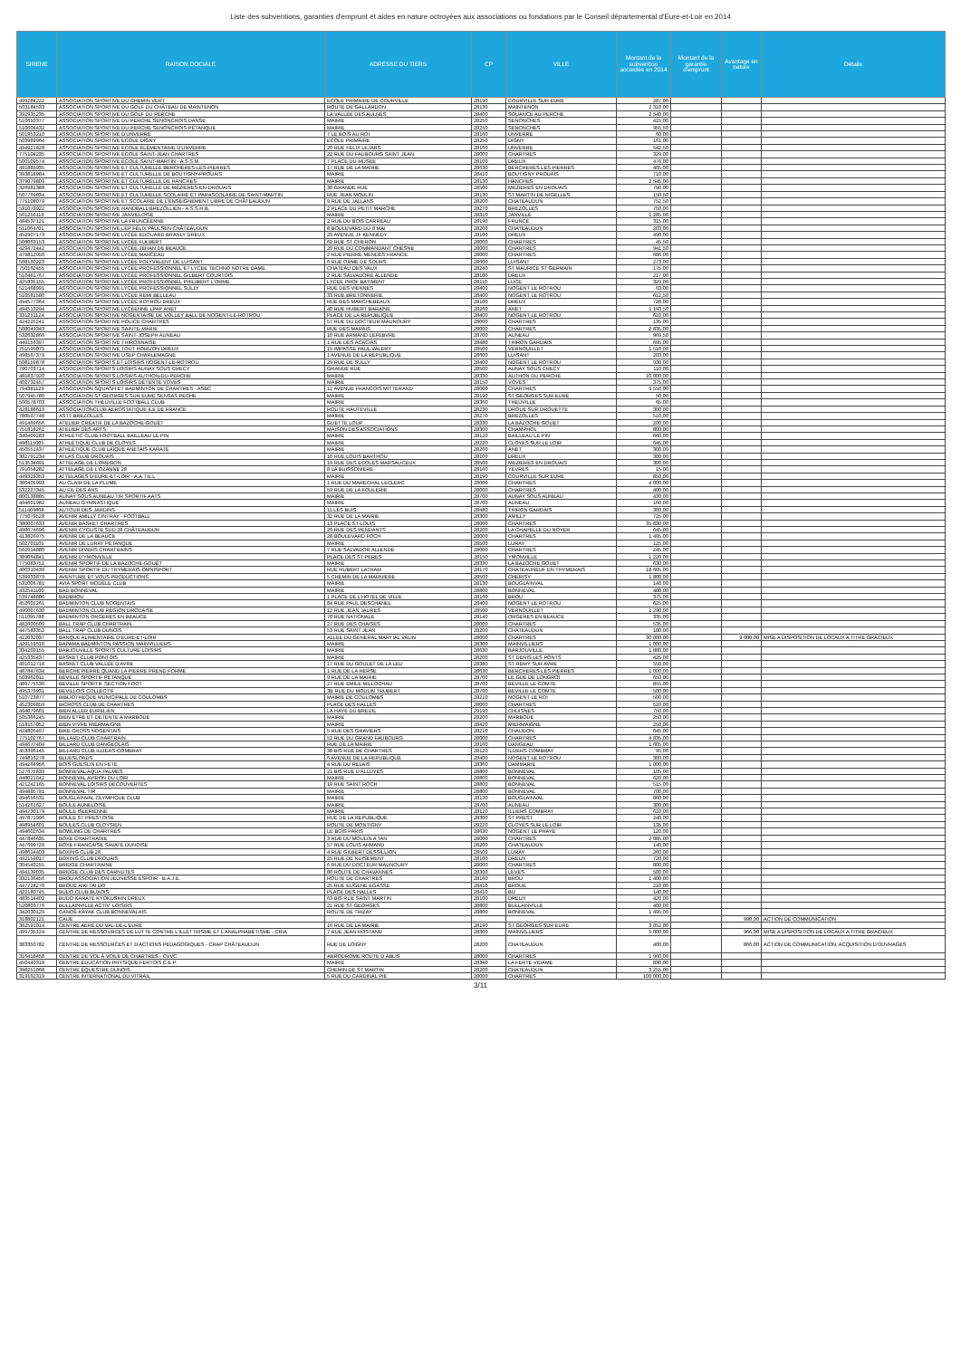Liste des subventions, garanties d'emprunt et aides en nature octroyées aux associations ou fondations par le Conseil départemental d'Eure-et-Loir en 2014
| SIRENE | RAISON DOCIALE | ADRESSE DU TIERS | CP | VILLE | Montant de la subvention accordée en 2014 | Montant de la garantie d'emprunt | Avantage en nature | Détails |
| --- | --- | --- | --- | --- | --- | --- | --- | --- |
| 499284222 | ASSOCIATION SPORTIVE DU CHEMIN VERT | ECOLE PRIMAIRE DE COURVILLE | 28190 | COURVILLE SUR EURE | 287,00 | | | |
| 503184533 | ASSOCIATION SPORTIVE DU GOLF DU CHÂTEAU DE MAINTENON | ROUTE DE GALLARDON | 28130 | MAINTENON | 2 310,00 | | | |
| 392935235 | ASSOCIATION SPORTIVE DU GOLF DU PERCHE | LA VALLEE DES AULNES | 28400 | SOUANCE AU PERCHE | 2 540,00 | | | |
| 510650377 | ASSOCIATION SPORTIVE DU PERCHE SENONCHOIS DANSE | MAIRIE | 28250 | SENONCHES | 415,00 | | | |
| 510604432 | ASSOCIATION SPORTIVE DU PERCHE SENONCHOIS PÉTANQUE | MAIRIE | 28250 | SENONCHES | 955,50 | | | |
| 501953210 | ASSOCIATION SPORTIVE D'UNVERRE | 7 LE BOIS AU ROI | 28160 | UNVERRE | 60,00 | | | |
| 503989964 | ASSOCIATION SPORTIVE ECOLE DIGNY | ECOLE PRIMAIRE | 28250 | DIGNY | 161,00 | | | |
| 494921828 | ASSOCIATION SPORTIVE ÉCOLE ÉLÉMENTAIRE D'UNVERRE | 20 RUE FELIX LEJARS | 28160 | UNVERRE | 542,50 | | | |
| 775104235 | ASSOCIATION SPORTIVE ÉCOLE SAINT-JEAN CHARTRES | 22 RUE DU FAUBOURG SAINT JEAN | 28000 | CHARTRES | 329,00 | | | |
| 500109574 | ASSOCIATION SPORTIVE ÉCOLE SAINT-MARTIN - A.S.S.M. | 7 PLACE DU MUSEE | 28100 | DREUX | 476,00 | | | |
| 491885935 | ASSOCIATION SPORTIVE ET CULTURELLE BERCHÈRES-LES-PIERRES | 17 RUE DE LA MAIRIE | 28630 | BERCHERES LES PIERRES | 405,00 | | | |
| 393818984 | ASSOCIATION SPORTIVE ET CULTURELLE DE BOUTIGNY-PROUAIS | MAIRIE | 28410 | BOUTIGNY PROUAIS | 710,00 | | | |
| 379079809 | ASSOCIATION SPORTIVE ET CULTURELLE DE HANCHES | MAIRIE | 28130 | HANCHES | 2 545,00 | | | |
| 326981388 | ASSOCIATION SPORTIVE ET CULTURELLE DE MÉZIÈRES-EN-DROUAIS | 30 GRANDE RUE | 28500 | MEZIERES EN DROUAIS | 790,00 | | | |
| 507769834 | ASSOCIATION SPORTIVE ET CULTURELLE SCOLAIRE ET PARASCOLAIRE DE SAINT-MARTIN | RUE JEAN MOULIN | 28130 | ST MARTIN DE NIGELLES | 150,50 | | | |
| 775108079 | ASSOCIATION SPORTIVE ET SCOLAIRE DE L'ENSEIGNEMENT LIBRE DE CHÂTEAUDUN | 9 RUE DE JALLANS | 28200 | CHATEAUDUN | 752,50 | | | |
| 531073922 | ASSOCIATION SPORTIVE HANDBALL BREZOLLIEN - A.S.S.H.B. | 2 PLACE DU PETIT MARCHE | 28270 | BREZOLLES | 750,00 | | | |
| 501256119 | ASSOCIATION SPORTIVE JANVILLOISE | MAIRIE | 28310 | JANVILLE | 1 285,00 | | | |
| 484537121 | ASSOCIATION SPORTIVE LA FRUNCÉENNE | 2 RUE DU BOIS CARREAU | 28190 | FRUNCE | 315,00 | | | |
| 511064701 | ASSOCIATION SPORTIVE LEP FÉLIX PAULSEN CHÂTEAUDUN | 8 BOULEVARD DU 8 MAI | 28200 | CHATEAUDUN | 203,00 | | | |
| 452907173 | ASSOCIATION SPORTIVE LYCÉE EDOUARD BRANLY DREUX | 29 AVENUE JF KENNEDY | 28100 | DREUX | 490,00 | | | |
| 508063153 | ASSOCIATION SPORTIVE LYCÉE FULBERT | 62 RUE ST CHERON | 28000 | CHARTRES | 45,50 | | | |
| 429472442 | ASSOCIATION SPORTIVE LYCÉE JEHAN DE BEAUCE | 20 RUE DU COMMANDANT CHESNE | 28000 | CHARTRES | 941,50 | | | |
| 479812950 | ASSOCIATION SPORTIVE LYCÉE MARCEAU | 2 RUE PIERRE MENDES FRANCE | 28000 | CHARTRES | 686,00 | | | |
| 508160223 | ASSOCIATION SPORTIVE LYCÉE POLYVALENT DE LUISANT | 6 RUE ORME DE SOURS | 28600 | LUISANT | 273,00 | | | |
| 750162455 | ASSOCIATION SPORTIVE LYCÉE PROFESSIONNEL ET LYCEE TECHNO NOTRE DAME | CHATEAU DES VAUX | 28240 | ST MAURICE ST GERMAIN | 175,00 | | | |
| 510461767 | ASSOCIATION SPORTIVE LYCÉE PROFESSIONNEL GILBERT COURTOIS | 2 RUE SALVADORE ALLENDE | 28100 | DREUX | 217,00 | | | |
| 425335155 | ASSOCIATION SPORTIVE LYCÉE PROFESSIONNEL PHILIBERT L'ORME | LYCEE PROF BATIMENT | 28110 | LUCE | 329,00 | | | |
| 521468991 | ASSOCIATION SPORTIVE LYCÉE PROFESSIONNEL SULLY | RUE DES VIENNES | 28400 | NOGENT LE ROTROU | 63,00 | | | |
| 510581580 | ASSOCIATION SPORTIVE LYCEE REMI BELLEAU | 33 RUE BRETONNERIE | 28400 | NOGENT LE ROTROU | 612,50 | | | |
| 494577364 | ASSOCIATION SPORTIVE LYCÉE ROTROU DREUX | RUE DES MARCHEBEAUX | 28100 | DREUX | 728,00 | | | |
| 494513294 | ASSOCIATION SPORTIVE LYCÉENNE LPAP ANET | 40 RUE HUBERT BARAINE | 28260 | ANET | 1 193,50 | | | |
| 331251124 | ASSOCIATION SPORTIVE NOGENTAISE DE VOLLEY BALL DE NOGENT-LE-ROTROU | PLACE DE LA REPUBLIQUE | 28400 | NOGENT LE ROTROU | 610,00 | | | |
| 424225241 | ASSOCIATION SPORTIVE POLICE CHARTRES | 57 RUE DU DOCTEUR MAUNOURY | 28000 | CHARTRES | 135,00 | | | |
| 508049343 | ASSOCIATION SPORTIVE SAINTE-MARIE | RUE DES MARAIS | 28000 | CHARTRES | 2 835,00 | | | |
| 532632866 | ASSOCIATION SPORTIVE SAINT-JOSEPH AUNEAU | 10 RUE ARMAND LEFEBVRE | 28700 | AUNEAU | 969,50 | | | |
| 449156397 | ASSOCIATION SPORTIVE THIRONNAISE | 1 RUE DES ACACIAS | 28480 | THIRON GARDAIS | 695,00 | | | |
| 751595075 | ASSOCIATION SPORTIVE TOUT HORIZON DREUX | 15 IMPASSE PAUL VALERY | 28500 | VERNOUILLET | 1 510,00 | | | |
| 498567379 | ASSOCIATION SPORTIVE USEP CHARLEMAGNE | 1 AVENUE DE LA REPUBLIQUE | 28600 | LUISANT | 203,00 | | | |
| 508159878 | ASSOCIATION SPORTS ET LOISIRS NOGENT-LE-ROTROU | 29 RUE DE SULLY | 28400 | NOGENT LE ROTROU | 930,00 | | | |
| 790703714 | ASSOCIATION SPORTS LOISIRS AUNAY SOUS CRECY | GRANDE RUE | 28500 | AUNAY SOUS CRECY | 110,00 | | | |
| 481837920 | ASSOCIATION SPORTS LOISIRS AUTHON-DU-PERCHE | MAIRIE | 28330 | AUTHON DU PERCHE | 10 000,00 | | | |
| 402732457 | ASSOCIATION SPORTS LOISIRS DÉTENTE VOVES | MAIRIE | 28150 | VOVES | 375,00 | | | |
| 794381129 | ASSOCIATION SQUASH ET BADMINTON DE CHARTRES - ASBC | 12 AVENUE FRANCOIS MITTERAND | 28000 | CHARTRES | 9 550,00 | | | |
| 507945780 | ASSOCIATION ST GEORGES SUR EURE SENSAS PECHE | MAIRIE | 28190 | ST GEORGES SUR EURE | 50,00 | | | |
| 500578703 | ASSOCIATION THEUVILLE FOOTBALL CLUB | MAIRIE | 28360 | THEUVILLE | 65,00 | | | |
| 428188619 | ASSOCIATIONCLUB AEROSTATIQUE ILE DE FRANCE | ROUTE HAUTEVILLE | 28230 | DROUE SUR DROUETTE | 300,00 | | | |
| 788597748 | ASTT BREZOLLES | MAIRIE | 28270 | BREZOLLES | 510,00 | | | |
| 491469656 | ATELIER CRÉATIF DE LA BAZOCHE-GOUËT | GUETTE LOUP | 28330 | LA BAZOCHE GOUET | 200,00 | | | |
| 751818261 | ATELIER DES ARTS | MAISON DES ASSOCIATIONS | 28300 | CHAMPHOL | 800,00 | | | |
| 340409283 | ATHLÉTIC CLUB FOOTBALL BAILLEAU LE PIN | MAIRIE | 28120 | BAILLEAU LE PIN | 660,00 | | | |
| 498115005 | ATHLÉTIQUE CLUB DE CLOYES | MAIRIE | 28220 | CLOYES SUR LE LOIR | 645,00 | | | |
| 450551437 | ATHLÉTIQUE CLUB LAÏQUE ANETAIS KARATÉ | MAIRIE | 28260 | ANET | 300,00 | | | |
| 382791234 | ATLAS CLUB DROUAIS | 10 RUE LOUIS BARTHOU | 28100 | DREUX | 300,00 | | | |
| 513534891 | ATTELAGE DE L'OREGON | 19 RUE DES ECOLES MARSAUCEUX | 28500 | MEZIERES EN DROUAIS | 300,00 | | | |
| 791058282 | ATTELAGE DE L'OZANNE 28 | 8 LA BUISSONIERE | 28160 | YEVRES | 15,00 | | | |
| 449323353 | ATTELAGES D'EURE-ET-LOIR - A.A.T.E.L. | MAIRIE | 28190 | COURVILLE SUR EURE | 850,00 | | | |
| 380405993 | AU CLAIR DE LA PLUME | 1 RUE DU MARECHAL LECLERC | 28000 | CHARTRES | 4 000,00 | | | |
| 532227345 | AU FIL DES ANS | 59 RUE DE LA FOULERIE | 28000 | CHARTRES | 400,00 | | | |
| 800138885 | AUNAY SOUS AUNEAU TIR SPORTIF AATS | MAIRIE | 28700 | AUNAY SOUS AUNEAU | 430,00 | | | |
| 494601982 | AUNEAU GYMNASTIQUE | MAIRIE | 28700 | AUNEAU | 160,00 | | | |
| 511469868 | AUTOUR DES JARDINS | 11 LES BUIS | 28480 | THIRON GARDAIS | 300,00 | | | |
| 775079528 | AVENIR AMILLY CINTRAY - FOOTBALL | 32 RUE DE LA MAIRIE | 28300 | AMILLY | 725,00 | | | |
| 380007633 | AVENIR BASKET CHARTRES | 13 PLACE ST LOUIS | 28000 | CHARTRES | 35 830,00 | | | |
| 498674696 | AVENIR CYCLISTE SUD 28 CHÂTEAUDUN | 20 RUE DES PENDANTS | 28200 | LA CHAPELLE DU NOYER | 645,00 | | | |
| 413826975 | AVENIR DE LA BEAUCE | 28 BOULEVARD FOCH | 28000 | CHARTRES | 1 495,00 | | | |
| 502701105 | AVENIR DE LURAY PÉTANQUE | MAIRIE | 28500 | LURAY | 125,00 | | | |
| 502914880 | AVENIR DIVERS CHARTRAINS | 7 RUE SALVADOR ALLENDE | 28000 | CHARTRES | 245,00 | | | |
| 389064841 | AVENIR D'YMONVILLE | PLACE DES ST PERES | 28150 | YMONVILLE | 1 220,00 | | | |
| 775083751 | AVENIR SPORTIF DE LA BAZOCHE-GOUËT | MAIRIE | 28330 | LA BAZOCHE GOUET | 630,00 | | | |
| 400310439 | AVENIR SPORTIF DU THYMERAIS OMNISPORT | RUE HUBERT LATHAM | 28170 | CHATEAUNEUF EN THYMERAIS | 18 605,00 | | | |
| 539933879 | AVENTURE ET VOUS PRODUCTIONS | 5 CHEMIN DE LA MARNIERE | 28500 | CHERISY | 1 800,00 | | | |
| 531006781 | AVIA SPORT MODÈLE CLUB | MAIRIE | 28130 | BOUGLAINVAL | 140,00 | | | |
| 432541100 | BAD BONNEVAL | MAIRIE | 28800 | BONNEVAL | 480,00 | | | |
| 539748806 | BADBROU | 1 PLACE DE L'HOTEL DE VILLE | 28160 | BROU | 375,00 | | | |
| 452602261 | BADMINTON CLUB NOGENTAIS | 84 RUE PAUL DESCHANEL | 28400 | NOGENT LE ROTROU | 625,00 | | | |
| 490007630 | BADMINTON CLUB RÉGION DROUAISE | 12 RUE JEAN JAURES | 28500 | VERNOUILLET | 1 290,00 | | | |
| 511095788 | BADMINTON ORGERES EN BEAUCE | 70 RUE NATIONALE | 28140 | ORGERES EN BEAUCE | 335,00 | | | |
| 482600509 | BALL TRAP CLUB CHARTRAIN | 27 RUE DES CHAISES | 28000 | CHARTRES | 535,00 | | | |
| 447583352 | BALL TRAP CLUB DUNOIS | 53 RUE SAINT JEAN | 28200 | CHATEAUDUN | 180,00 | | | |
| 422032037 | BANQUE ALIMENTAIRE D'EURE-ET-LOIR | ALLEE DU GENERAL MARTIAL VALIN | 28000 | CHARTRES | 30 000,00 | | 9 000,00 | MISE A DISPOSITION DE LOCAUX A TITRE GRACIEUX |
| 429159510 | BAPAMA BADMINTON PASSION MAINVILLIERS | MAIRIE | 28300 | MAINVILLIERS | 1 000,00 | | | |
| 334203155 | BARJOUVILLE SPORTS CULTURE LOISIRS | MAIRIE | 28630 | BARJOUVILLE | 1 880,00 | | | |
| 425335437 | BASKET CLUB PONTOIS | MAIRIE | 28200 | ST DENIS LES PONTS | 425,00 | | | |
| 401612718 | BASKET CLUB VALLÉE D'AVRE | 17 RUE DU GOULET DE LA LEU | 28380 | ST REMY SUR AVRE | 550,00 | | | |
| 487847634 | BERCHE'PIERRE QUAND LA PIERRE PREND FORME | 1 RUE DE LA HERSE | 28630 | BERCHERES LES PIERRES | 1 000,00 | | | |
| 503962011 | BÉVILLE SPORTIF PÉTANQUE | 9 RUE DE LA MAIRIE | 28700 | LE GUE DE LONGROI | 650,00 | | | |
| 489775536 | BEVILLE SPORTIF SECTION FOOT | 27 RUE EMILE MILLOCHAU | 28700 | BEVILLE LE COMTE | 855,00 | | | |
| 495376931 | BEVILLOIS COLLECTIF | 3B RUE DU MOULIN TRUBERT | 28700 | BEVILLE LE COMTE | 500,00 | | | |
| 510723877 | BIBLIOTHEQUE MUNICIPALE DE COULOMBS | MAIRIE DE COULOMBS | 28210 | NOGENT LE ROI | 500,00 | | | |
| 452309859 | BICROSS CLUB DE CHARTRES | PLACE DES HALLES | 28000 | CHARTRES | 510,00 | | | |
| 494079601 | BIEN ALLER EURELIEN | LA HAYE DU BREUIL | 29190 | CHUISNES | 750,00 | | | |
| 505366245 | BIEN ETRE ET DETENTE A MARBOUE | MAIRIE | 28200 | MARBOUE | 250,00 | | | |
| 518157052 | BIEN VIVRE MIERMAIGNE | MAIRIE | 28420 | MIERMAIGNE | 250,00 | | | |
| 424805497 | BIKE CROSS NOGENTAIS | 5 RUE DES GRAVIERS | 28210 | CHAUDON | 645,00 | | | |
| 775102767 | BILLARD CLUB CHARTRAIN | 52 RUE DU GRAND FAUBOURG | 28000 | CHARTRES | 4 835,00 | | | |
| 494677404 | BILLARD CLUB DANGEOLAIS | RUE DE LA MAIRIE | 28160 | DANGEAU | 1 605,00 | | | |
| 453396145 | BILLARD CLUB ILLIERS-COMBRAY | 38 BIS RUE DE CHARTRES | 28120 | ILLIERS COMBRAY | 95,00 | | | |
| 749816278 | BLUESLOADS | 6 AVENUE DE LA REPUBLIQUE | 28400 | NOGENT LE ROTROU | 300,00 | | | |
| 494268956 | BOIS GUESLIN EN FETE | 4 RUE DU RELAIS | 28360 | DAMMARIE | 1 000,00 | | | |
| 527675839 | BONNEVAL AQUA PALMES | 21 BIS RUE D'ALLUYES | 28800 | BONNEVAL | 105,00 | | | |
| 448021642 | BONNEVAL AVIRON DU LOIR | MAIRIE | 28800 | BONNEVAL | 620,00 | | | |
| 421242165 | BONNEVAL LOISIRS DÉCOUVERTES | 19 RUE SAINT ROCH | 28800 | BONNEVAL | 515,00 | | | |
| 494885791 | BONNEVAL TIR | MAIRIE | 28800 | BONNEVAL | 700,00 | | | |
| 494656531 | BOUGLAINVAL OLYMPIQUE CLUB | MAIRIE | 28130 | BOUGLAINVAL | 860,00 | | | |
| 514261627 | BOULE AUNELOISE | MAIRIE | 28700 | AUNEAU | 300,00 | | | |
| 494730179 | BOULE ISLÉRIENNE | MAIRIE | 28120 | ILLIERS COMBRAY | 610,00 | | | |
| 497871996 | BOULE ST PRESTOISE | RUE DE LA REPUBLIQUE | 28300 | ST PREST | 240,00 | | | |
| 498954601 | BOULES CLUB CLOYSIEN | ROUTE DE MONTIGNY | 28220 | CLOYES SUR LE LOIR | 135,00 | | | |
| 494602634 | BOWLING DE CHARTRES | LE BOIS PARIS | 28630 | NOGENT LE PHAYE | 120,00 | | | |
| 447846635 | BOXE CHARTRAINE | 3 RUE DU MOULIN A TAN | 28000 | CHARTRES | 2 085,00 | | | |
| 447699729 | BOXE FRANCAISE SAVATE DUNOISE | 57 RUE LOUIS ARMAND | 28200 | CHATEAUDUN | 140,00 | | | |
| 498614403 | BOXING CLUB 28 | 4 RUE GILBERT DESSILLION | 28500 | LURAY | 260,00 | | | |
| 492159017 | BOXING CLUB DROUAIS | 25 RUE DE NUISEMENT | 28100 | DREUX | 720,00 | | | |
| 304540255 | BRIDGE CHARTRAINE | 6 RUE DU DOCTEUR MAUNOURY | 28000 | CHARTRES | 800,00 | | | |
| 494139035 | BRIDGE CLUB DES CARNUTES | 80 ROUTE DE CHAVANNES | 28300 | LEVES | 500,00 | | | |
| 332136456 | BROU ASSOCIATION JEUNESSE ESPOIR - B.A.J.E. | ROUTE DE CHARTRES | 28160 | BROU | 1 400,00 | | | |
| 447728270 | BROUÉ AIKI TAI DO | 25 RUE EUGENE EGASSE | 28410 | BROUE | 210,00 | | | |
| 422180745 | BUDO CLUB BUXOIS | PLACE DES HALLES | 28410 | BU | 140,00 | | | |
| 483514402 | BUDO KARATE KYOKUSHIN DREUX | 63 BIS RUE SAINT MARTIN | 28100 | DREUX | 420,00 | | | |
| 520803776 | BULLAINVILLE ACTIV' LOISIRS | 21 RUE ST GEORGES | 28800 | BULLAINVILLE | 400,00 | | | |
| 342030129 | CANOË-KAYAK CLUB BONNEVALAIS | ROUTE DE TRIZAY | 28800 | BONNEVAL | 1 495,00 | | | |
| 318802121 | CAUE | | | | | | 990,00 | ACTION DE COMMUNICATION |
| 382591014 | CENTRE AÉRÉ DU VAL-DE-L'EURE | 16 RUE DE LA MAIRIE | 28190 | ST GEORGES SUR EURE | 3 052,80 | | | |
| 499735124 | CENTRE DE RESSOURCES DE LUTTE CONTRE L'ILLETTRISME ET L'ANALPHABÉTISME - CRIA | 7 RUE JEAN ROSTAND | 28300 | MAINVILLIERS | 5 000,00 | | 966,00 | MISE A DISPOSITION DE LOCAUX A TITRE GRACIEUX |
| 383350782 | CENTRE DE RESSOURCES ET D'ACTIONS PÉDAGOGIQUES - CRAP CHÂTEAUDUN | RUE DE LOIGNY | 28200 | CHATEAUDUN | 400,00 | | 866,00 | ACTION DE COMMUNICATION, ACQUISITION D'OUVRAGES |
| 316418458 | CENTRE DE VOL À VOILE DE CHARTRES - CVVC | AERODROME ROUTE D ABLIS | 28000 | CHARTRES | 1 960,00 | | | |
| 450440318 | CENTRE ÉDUCATION PHYSIQUE FERTOIS C.E.P. | MAIRIE | 28340 | LA FERTE VIDAME | 830,00 | | | |
| 398251868 | CENTRE ÉQUESTRE DUNOIS | CHEMIN DE ST MARTIN | 28200 | CHATEAUDUN | 3 255,00 | | | |
| 319162319 | CENTRE INTERNATIONAL DU VITRAIL | 5 RUE DU CARDINAL PIE | 28000 | CHARTRES | 100 000,00 | | | |
3/11